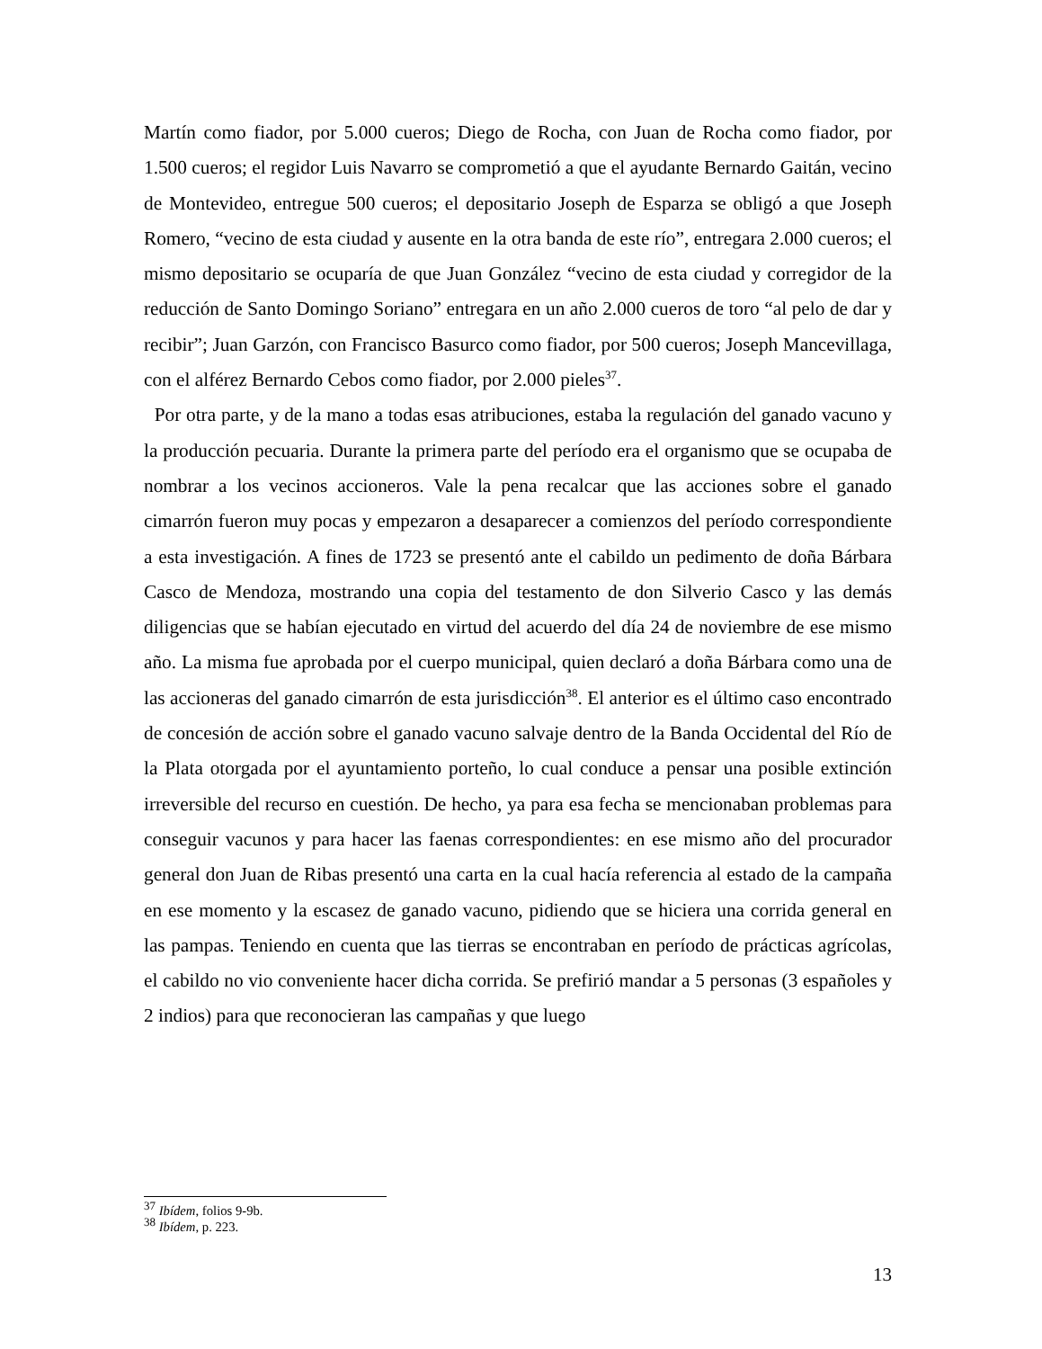Martín como fiador, por 5.000 cueros; Diego de Rocha, con Juan de Rocha como fiador, por 1.500 cueros; el regidor Luis Navarro se comprometió a que el ayudante Bernardo Gaitán, vecino de Montevideo, entregue 500 cueros; el depositario Joseph de Esparza se obligó a que Joseph Romero, “vecino de esta ciudad y ausente en la otra banda de este río”, entregara 2.000 cueros; el mismo depositario se ocuparía de que Juan González “vecino de esta ciudad y corregidor de la reducción de Santo Domingo Soriano” entregara en un año 2.000 cueros de toro “al pelo de dar y recibir”; Juan Garzón, con Francisco Basurco como fiador, por 500 cueros; Joseph Mancevillaga, con el alférez Bernardo Cebos como fiador, por 2.000 pieles<sup>37</sup>.
Por otra parte, y de la mano a todas esas atribuciones, estaba la regulación del ganado vacuno y la producción pecuaria. Durante la primera parte del período era el organismo que se ocupaba de nombrar a los vecinos accioneros. Vale la pena recalcar que las acciones sobre el ganado cimarrón fueron muy pocas y empezaron a desaparecer a comienzos del período correspondiente a esta investigación. A fines de 1723 se presentó ante el cabildo un pedimento de doña Bárbara Casco de Mendoza, mostrando una copia del testamento de don Silverio Casco y las demás diligencias que se habían ejecutado en virtud del acuerdo del día 24 de noviembre de ese mismo año. La misma fue aprobada por el cuerpo municipal, quien declaró a doña Bárbara como una de las accioneras del ganado cimarrón de esta jurisdicción<sup>38</sup>. El anterior es el último caso encontrado de concesión de acción sobre el ganado vacuno salvaje dentro de la Banda Occidental del Río de la Plata otorgada por el ayuntamiento porteño, lo cual conduce a pensar una posible extinción irreversible del recurso en cuestión. De hecho, ya para esa fecha se mencionaban problemas para conseguir vacunos y para hacer las faenas correspondientes: en ese mismo año del procurador general don Juan de Ribas presentó una carta en la cual hacía referencia al estado de la campaña en ese momento y la escasez de ganado vacuno, pidiendo que se hiciera una corrida general en las pampas. Teniendo en cuenta que las tierras se encontraban en período de prácticas agrícolas, el cabildo no vio conveniente hacer dicha corrida. Se prefirió mandar a 5 personas (3 españoles y 2 indios) para que reconocieran las campañas y que luego
<sup>37</sup> Ibídem, folios 9-9b.
<sup>38</sup> Ibídem, p. 223.
13